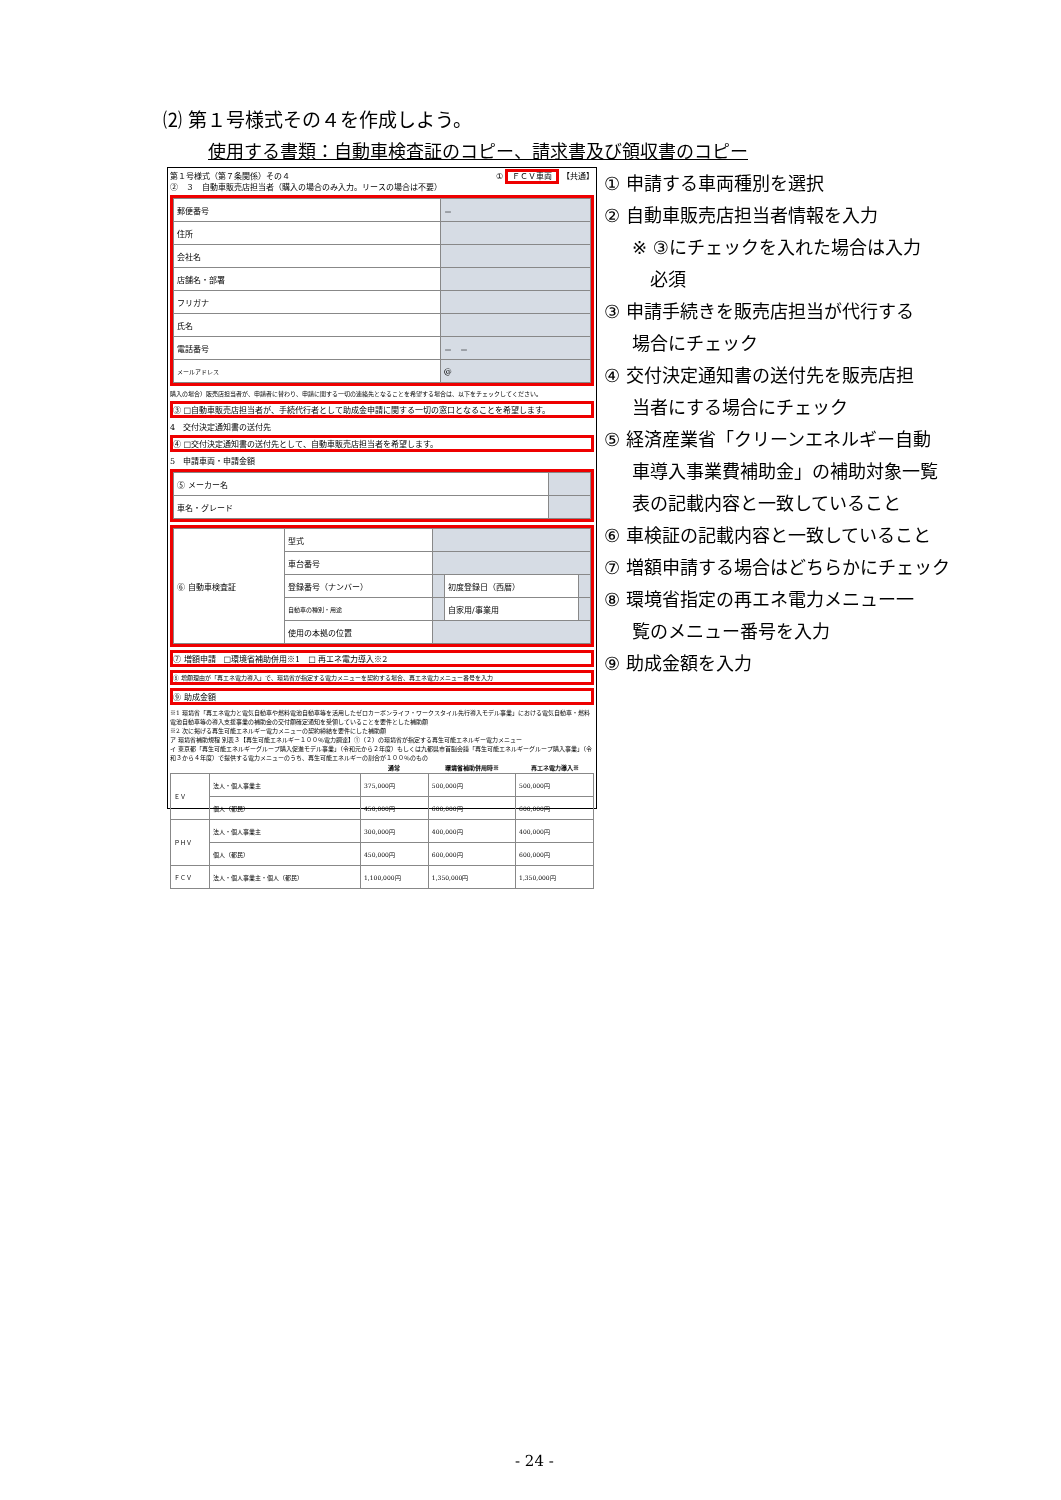⑵ 第１号様式その４を作成しよう。
使用する書類：自動車検査証のコピー、請求書及び領収書のコピー
第１号様式（第７条関係）その４ ① ＦＣＶ車両 【共通】
②　３　自動車販売店担当者（購入の場合のみ入力。リースの場合は不要）
| 郵便番号 | － |
| 住所 | |
| 会社名 | |
| 店舗名・部署 | |
| フリガナ | |
| 氏名 | |
| 電話番号 | － － |
| メールアドレス | @ |
購入の場合）販売店担当者が、申請者に替わり、申請に関する一切の連絡先となることを希望する場合は、以下をチェックしてください。
③ □自動車販売店担当者が、手続代行者として助成金申請に関する一切の窓口となることを希望します。
4　交付決定通知書の送付先
④ □交付決定通知書の送付先として、自動車販売店担当者を希望します。
5　申請車両・申請金額
| ⑤ メーカー名 | |
| 車名・グレード | |
| ⑥ 自動車検査証 | 型式 | | | |
| | 車台番号 | | | |
| | 登録番号（ナンバー） | | 初度登録日（西暦） | |
| | 自動車の種別・用途 | | 自家用/事業用 | |
| | 使用の本拠の位置 | | | |
⑦ 増額申請　□環境省補助併用※1　□ 再エネ電力導入※2
⑧ 増額理由が「再エネ電力導入」で、環境省が指定する電力メニューを契約する場合、再エネ電力メニュー番号を入力
⑨ 助成金額
※1 環境省「再エネ電力と電気自動車や燃料電池自動車等を活用したゼロカーボンライフ・ワークスタイル先行導入モデル事業」における電気自動車・燃料電池自動車等の導入支援事業の補助金の交付額確定通知を受領していることを要件とした補助額
※2 次に掲げる再生可能エネルギー電力メニューの契約締結を要件にした補助額
ア 環境省補助規程 別表３【再生可能エネルギー１００％電力調達】①（２）の環境省が指定する再生可能エネルギー電力メニュー
イ 東京都「再生可能エネルギーグループ購入促進モデル事業」（令和元から２年度）もしくは九都県市首脳会議「再生可能エネルギーグループ購入事業」（令和３から４年度）で提供する電力メニューのうち、再生可能エネルギーの割合が１００％のもの
| | | 通常 | 環境省補助併用時※ | 再エネ電力導入※ |
| --- | --- | --- | --- | --- |
| ＥＶ | 法人・個人事業主 | 375,000円 | 500,000円 | 500,000円 |
| | 個人（都民） | 450,000円 | 600,000円 | 600,000円 |
| ＰＨＶ | 法人・個人事業主 | 300,000円 | 400,000円 | 400,000円 |
| | 個人（都民） | 450,000円 | 600,000円 | 600,000円 |
| ＦＣＶ | 法人・個人事業主・個人（都民） | 1,100,000円 | 1,350,000円 | 1,350,000円 |
① 申請する車両種別を選択
② 自動車販売店担当者情報を入力
※ ③にチェックを入れた場合は入力
　必須
③ 申請手続きを販売店担当が代行する
場合にチェック
④ 交付決定通知書の送付先を販売店担
当者にする場合にチェック
⑤ 経済産業省「クリーンエネルギー自動
車導入事業費補助金」の補助対象一覧
表の記載内容と一致していること
⑥ 車検証の記載内容と一致していること
⑦ 増額申請する場合はどちらかにチェック
⑧ 環境省指定の再エネ電力メニュー一
覧のメニュー番号を入力
⑨ 助成金額を入力
- 24 -